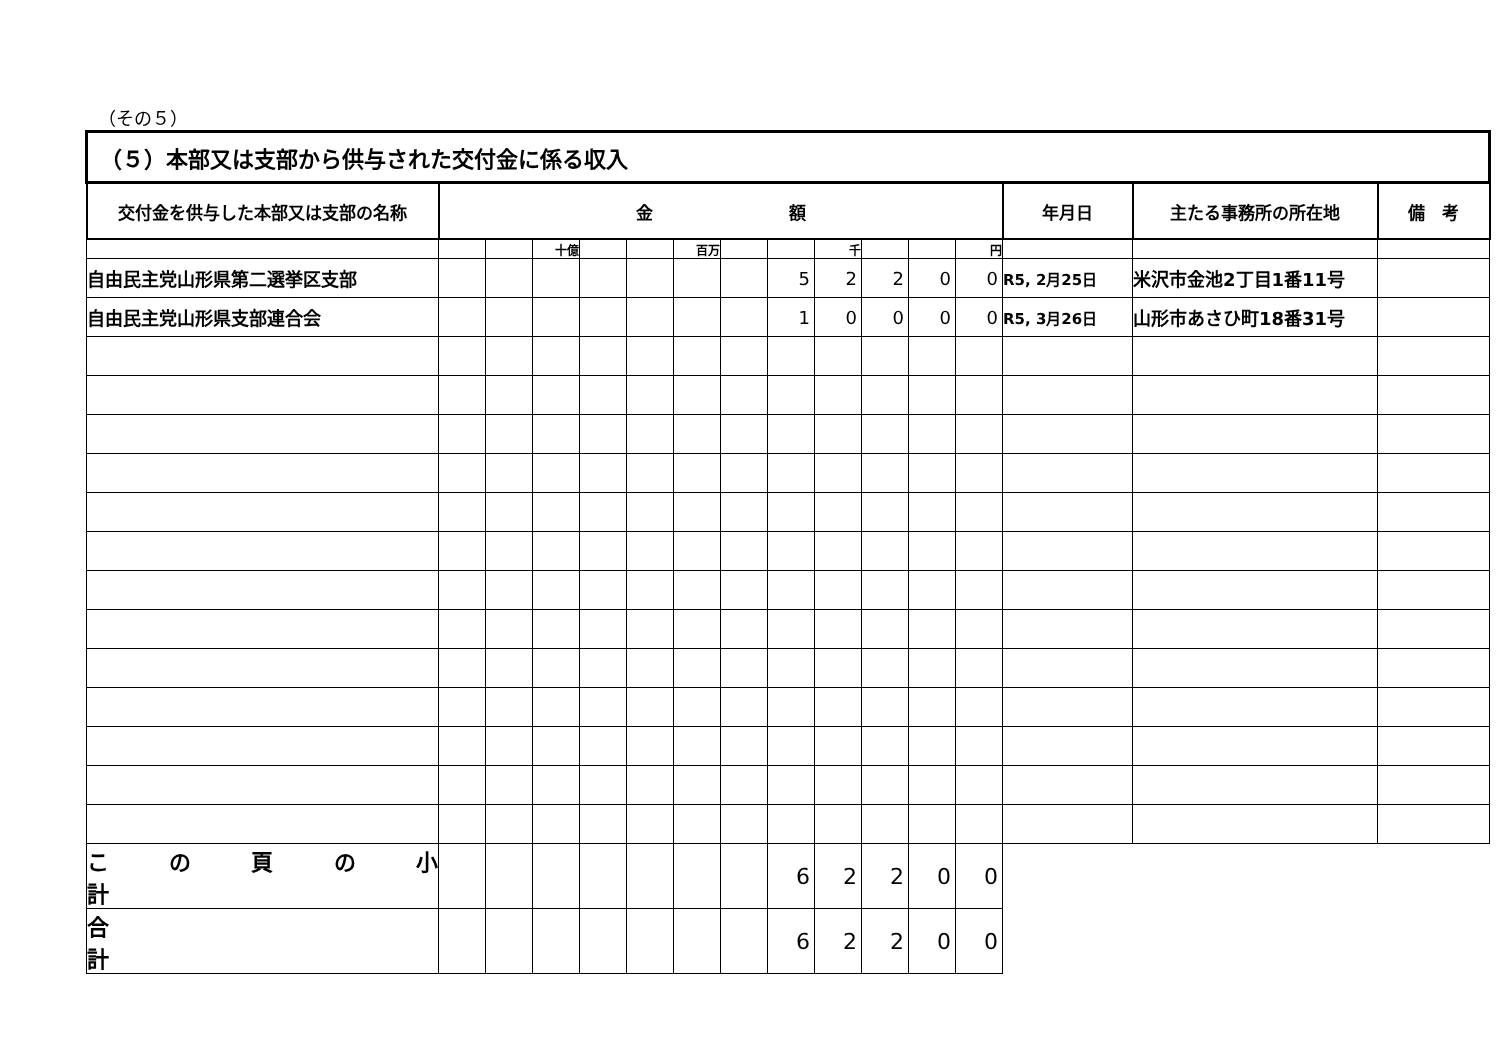（その５）
| （５）本部又は支部から供与された交付金に係る収入 | | | | | | | | | | | | | | | |
| 交付金を供与した本部又は支部の名称 | 金 額 | | | | | | | | | | | | 年月日 | 主たる事務所の所在地 | 備 考 |
| | | | 十億 | | | 百万 | | | 千 | | | 円 | | | |
| 自由民主党山形県第二選挙区支部 | | | | | | | | 5 | 2 | 2 | 0 | 0 | R5, 2月25日 | 米沢市金池2丁目1番11号 | |
| 自由民主党山形県支部連合会 | | | | | | | | 1 | 0 | 0 | 0 | 0 | R5, 3月26日 | 山形市あさひ町18番31号 | |
| こ の 頁 の 小 計 | | | | | | | | 6 | 2 | 2 | 0 | 0 | | | |
| 合 計 | | | | | | | | 6 | 2 | 2 | 0 | 0 | | | |